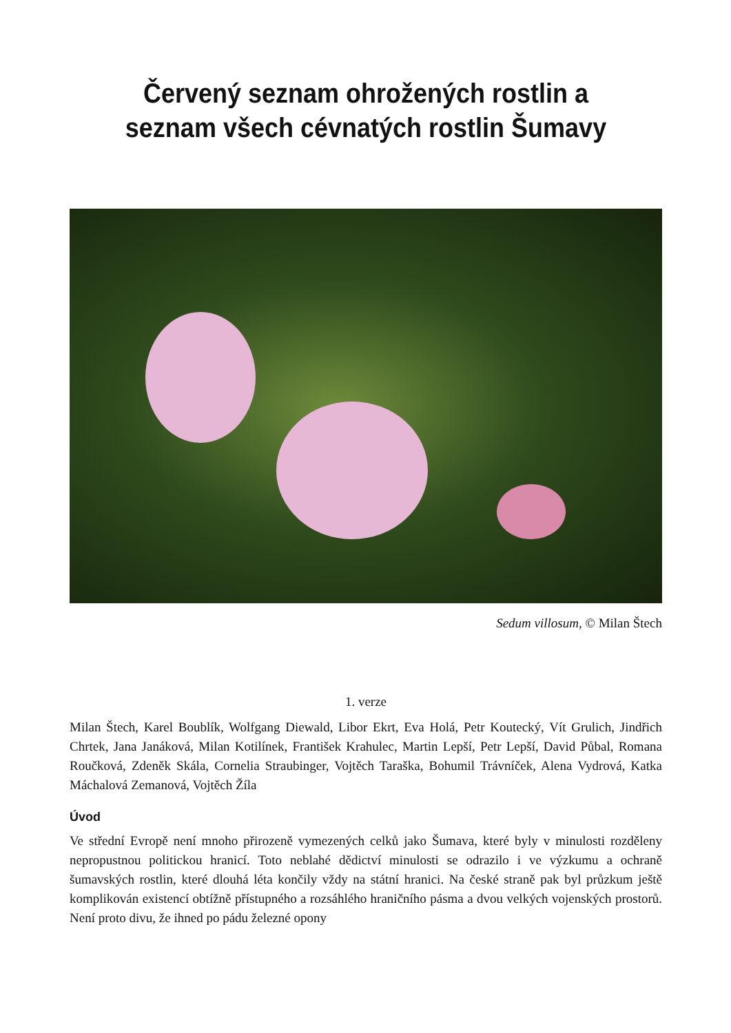Červený seznam ohrožených rostlin a seznam všech cévnatých rostlin Šumavy
Sedum villosum, © Milan Štech
1. verze
Milan Štech, Karel Boublík, Wolfgang Diewald, Libor Ekrt, Eva Holá, Petr Koutecký, Vít Grulich, Jindřich Chrtek, Jana Janáková, Milan Kotilínek, František Krahulec, Martin Lepší, Petr Lepší, David Půbal, Romana Roučková, Zdeněk Skála, Cornelia Straubinger, Vojtěch Taraška, Bohumil Trávníček, Alena Vydrová, Katka Máchalová Zemanová, Vojtěch Žíla
Úvod
Ve střední Evropě není mnoho přirozeně vymezených celků jako Šumava, které byly v minulosti rozděleny nepropustnou politickou hranicí. Toto neblahé dědictví minulosti se odrazilo i ve výzkumu a ochraně šumavských rostlin, které dlouhá léta končily vždy na státní hranici. Na české straně pak byl průzkum ještě komplikován existencí obtížně přístupného a rozsáhlého hraničního pásma a dvou velkých vojenských prostorů. Není proto divu, že ihned po pádu železné opony